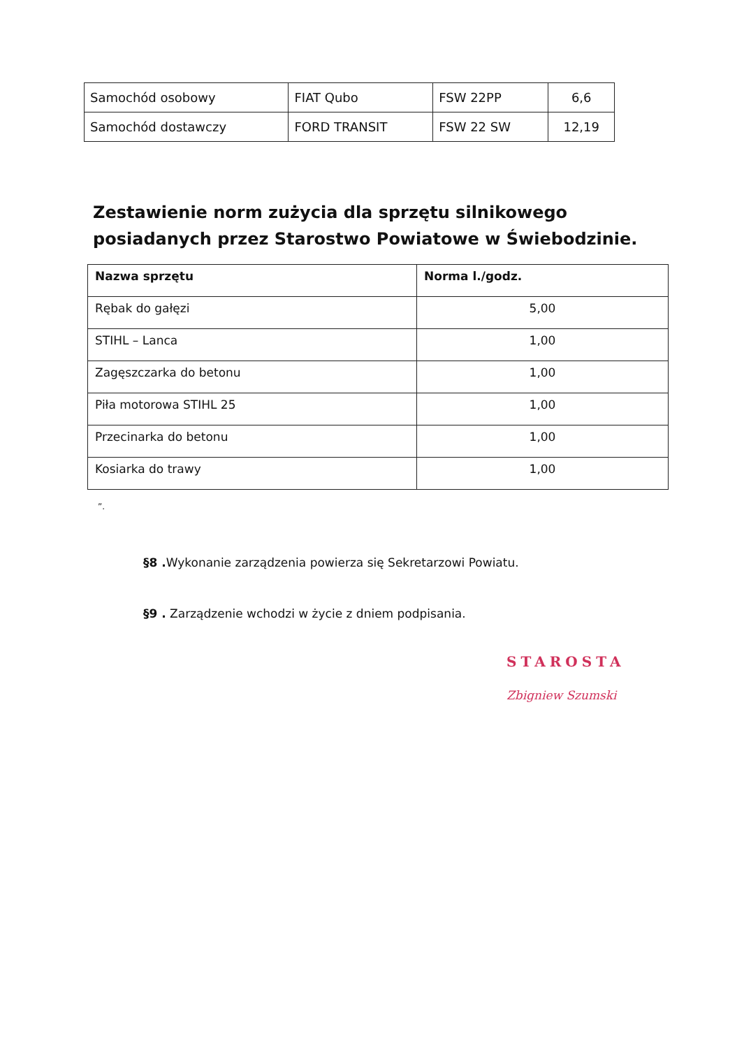| Samochód osobowy | FIAT Qubo | FSW 22PP | 6,6 |
| Samochód dostawczy | FORD TRANSIT | FSW 22 SW | 12,19 |
Zestawienie norm zużycia dla sprzętu silnikowego posiadanych przez Starostwo Powiatowe w Świebodzinie.
| Nazwa sprzętu | Norma l./godz. |
| --- | --- |
| Rębak do gałęzi | 5,00 |
| STIHL – Lanca | 1,00 |
| Zagęszczarka do betonu | 1,00 |
| Piła motorowa STIHL 25 | 1,00 |
| Przecinarka do betonu | 1,00 |
| Kosiarka do trawy | 1,00 |
”.
§8 . Wykonanie zarządzenia powierza się Sekretarzowi Powiatu.
§9 . Zarządzenie wchodzi w życie z dniem podpisania.
STAROSTA
Zbigniew Szumski